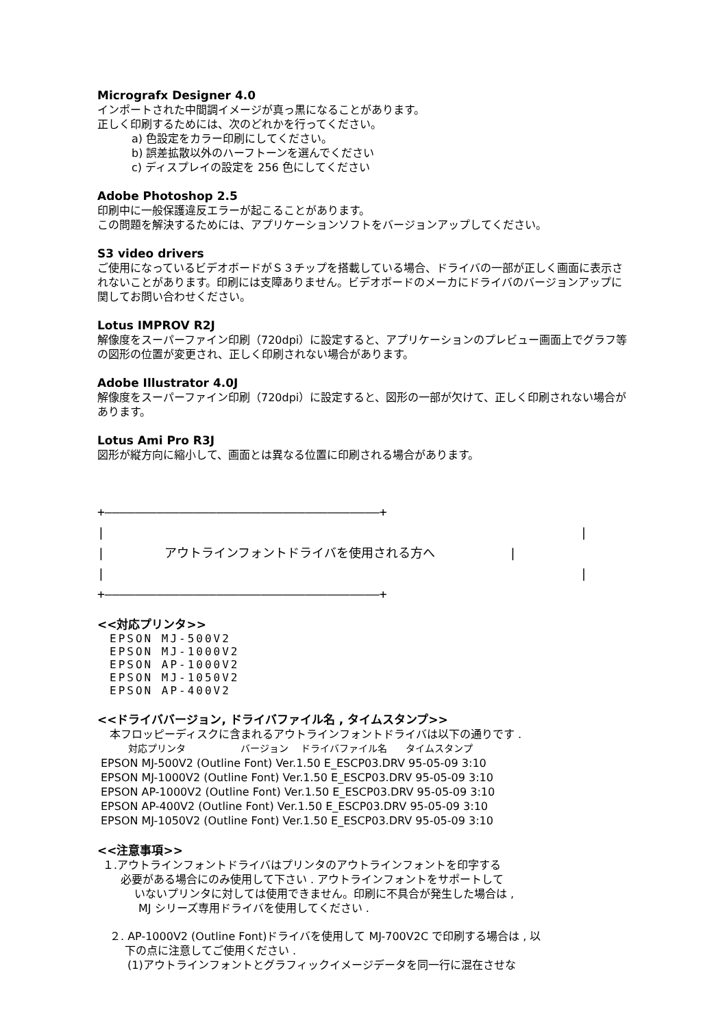Micrografx Designer 4.0
インポートされた中間調イメージが真っ黒になることがあります。
正しく印刷するためには、次のどれかを行ってください。
a) 色設定をカラー印刷にしてください。
b) 誤差拡散以外のハーフトーンを選んでください
c) ディスプレイの設定を 256 色にしてください
Adobe Photoshop 2.5
印刷中に一般保護違反エラーが起こることがあります。
この問題を解決するためには、アプリケーションソフトをバージョンアップしてください。
S3 video drivers
ご使用になっているビデオボードがＳ３チップを搭載している場合、ドライバの一部が正しく画面に表示されないことがあります。印刷には支障ありません。ビデオボードのメーカにドライバのバージョンアップに関してお問い合わせください。
Lotus IMPROV R2J
解像度をスーパーファイン印刷（720dpi）に設定すると、アプリケーションのプレビュー画面上でグラフ等の図形の位置が変更され、正しく印刷されない場合があります。
Adobe Illustrator 4.0J
解像度をスーパーファイン印刷（720dpi）に設定すると、図形の一部が欠けて、正しく印刷されない場合があります。
Lotus Ami Pro R3J
図形が縦方向に縮小して、画面とは異なる位置に印刷される場合があります。
+―――――――――――――――――――――――――――――――――――――+ | | | アウトラインフォントドライバを使用される方へ | | | +―――――――――――――――――――――――――――――――――――――+
<<対応プリンタ>>
EPSON MJ-500V2
EPSON MJ-1000V2
EPSON AP-1000V2
EPSON MJ-1050V2
EPSON AP-400V2
<<ドライババージョン, ドライバファイル名 , タイムスタンプ>>
本フロッピーディスクに含まれるアウトラインフォントドライバは以下の通りです .
対応プリンタ バージョン ドライバファイル名 タイムスタンプ
EPSON MJ-500V2 (Outline Font) Ver.1.50 E_ESCP03.DRV 95-05-09 3:10
EPSON MJ-1000V2 (Outline Font) Ver.1.50 E_ESCP03.DRV 95-05-09 3:10
EPSON AP-1000V2 (Outline Font) Ver.1.50 E_ESCP03.DRV 95-05-09 3:10
EPSON AP-400V2 (Outline Font) Ver.1.50 E_ESCP03.DRV 95-05-09 3:10
EPSON MJ-1050V2 (Outline Font) Ver.1.50 E_ESCP03.DRV 95-05-09 3:10
<<注意事項>>
１.アウトラインフォントドライバはプリンタのアウトラインフォントを印字する
必要がある場合にのみ使用して下さい . アウトラインフォントをサポートして
いないプリンタに対しては使用できません。印刷に不具合が発生した場合は ,
MJ シリーズ専用ドライバを使用してください .
２. AP-1000V2 (Outline Font)ドライバを使用して MJ-700V2C で印刷する場合は , 以
下の点に注意してご使用ください .
(1)アウトラインフォントとグラフィックイメージデータを同一行に混在させな